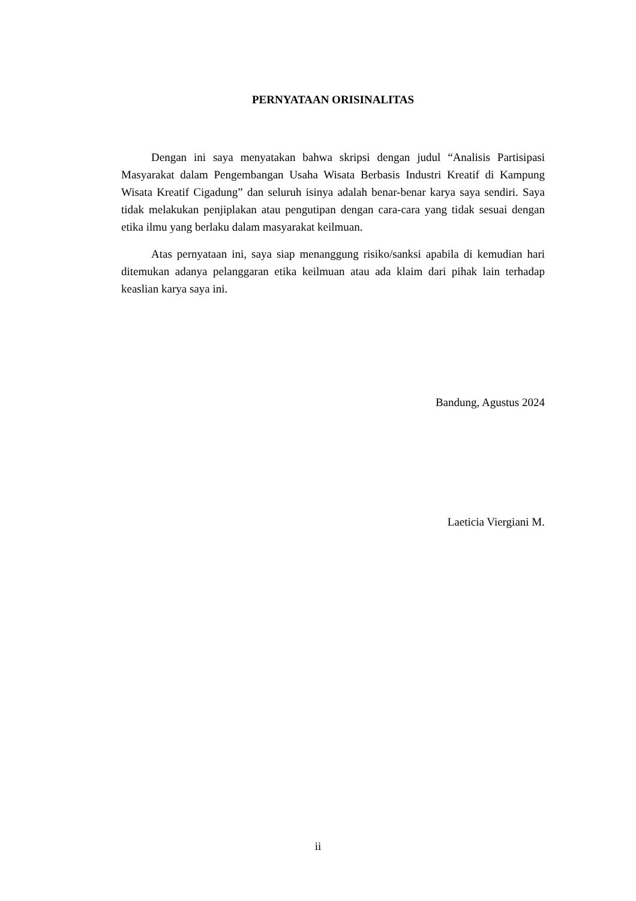PERNYATAAN ORISINALITAS
Dengan ini saya menyatakan bahwa skripsi dengan judul “Analisis Partisipasi Masyarakat dalam Pengembangan Usaha Wisata Berbasis Industri Kreatif di Kampung Wisata Kreatif Cigadung” dan seluruh isinya adalah benar-benar karya saya sendiri. Saya tidak melakukan penjiplakan atau pengutipan dengan cara-cara yang tidak sesuai dengan etika ilmu yang berlaku dalam masyarakat keilmuan.
Atas pernyataan ini, saya siap menanggung risiko/sanksi apabila di kemudian hari ditemukan adanya pelanggaran etika keilmuan atau ada klaim dari pihak lain terhadap keaslian karya saya ini.
Bandung, Agustus 2024
Laeticia Viergiani M.
ii